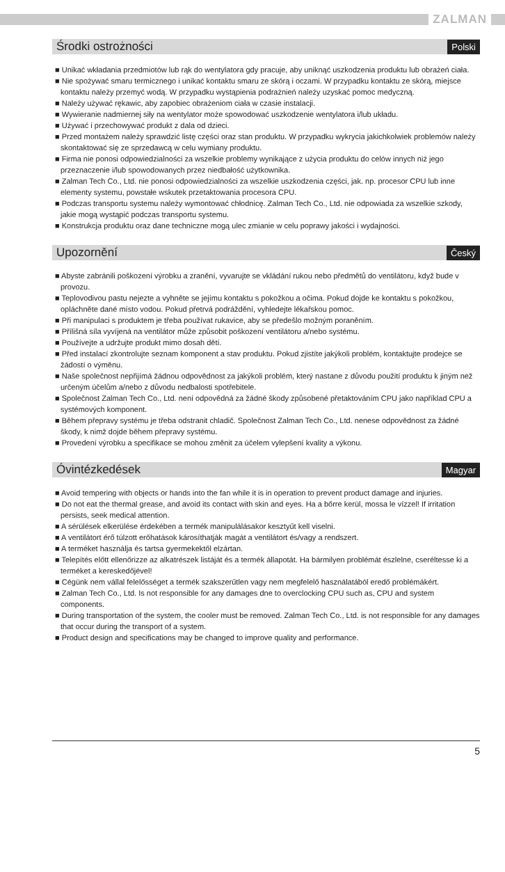ZALMAN
Środki ostrożności Polski
■ Unikać wkładania przedmiotów lub rąk do wentylatora gdy pracuje, aby uniknąć uszkodzenia produktu lub obrażeń ciała.
■ Nie spożywać smaru termicznego i unikać kontaktu smaru ze skórą i oczami. W przypadku kontaktu ze skórą, miejsce kontaktu należy przemyć wodą. W przypadku wystąpienia podrażnień należy uzyskać pomoc medyczną.
■ Należy używać rękawic, aby zapobiec obrażeniom ciała w czasie instalacji.
■ Wywieranie nadmiernej siły na wentylator może spowodować uszkodzenie wentylatora i/lub układu.
■ Używać i przechowywać produkt z dala od dzieci.
■ Przed montażem należy sprawdzić listę części oraz stan produktu. W przypadku wykrycia jakichkolwiek problemów należy skontaktować się ze sprzedawcą w celu wymiany produktu.
■ Firma nie ponosi odpowiedzialności za wszelkie problemy wynikające z użycia produktu do celów innych niż jego przeznaczenie i/lub spowodowanych przez niedbałość użytkownika.
■ Zalman Tech Co., Ltd. nie ponosi odpowiedzialności za wszelkie uszkodzenia części, jak. np. procesor CPU lub inne elementy systemu, powstałe wskutek przetaktowania procesora CPU.
■ Podczas transportu systemu należy wymontować chłodnicę. Zalman Tech Co., Ltd. nie odpowiada za wszelkie szkody, jakie mogą wystąpić podczas transportu systemu.
■ Konstrukcja produktu oraz dane techniczne mogą ulec zmianie w celu poprawy jakości i wydajności.
Upozornění Český
■ Abyste zabránili poškození výrobku a zranění, vyvarujte se vkládání rukou nebo předmětů do ventilátoru, když bude v provozu.
■ Teplovodivou pastu nejezte a vyhněte se jejímu kontaktu s pokožkou a očima. Pokud dojde ke kontaktu s pokožkou, opláchněte dané místo vodou. Pokud přetrvá podráždění, vyhledejte lékařskou pomoc.
■ Při manipulaci s produktem je třeba používat rukavice, aby se předešlo možným poraněním.
■ Přílišná síla vyvíjená na ventilátor může způsobit poškození ventilátoru a/nebo systému.
■ Používejte a udržujte produkt mimo dosah dětí.
■ Před instalací zkontrolujte seznam komponent a stav produktu. Pokud zjistíte jakýkoli problém, kontaktujte prodejce se žádostí o výměnu.
■ Naše společnost nepřijímá žádnou odpovědnost za jakýkoli problém, který nastane z důvodu použití produktu k jiným než určeným účelům a/nebo z důvodu nedbalosti spotřebitele.
■ Společnost Zalman Tech Co., Ltd. není odpovědná za žádné škody způsobené přetaktováním CPU jako například CPU a systémových komponent.
■ Během přepravy systému je třeba odstranit chladič. Společnost Zalman Tech Co., Ltd. nenese odpovědnost za žádné škody, k nimž dojde během přepravy systému.
■ Provedení výrobku a specifikace se mohou změnit za účelem vylepšení kvality a výkonu.
Óvintézkedések Magyar
■ Avoid tempering with objects or hands into the fan while it is in operation to prevent product damage and injuries.
■ Do not eat the thermal grease, and avoid its contact with skin and eyes. Ha a bőrre kerül, mossa le vízzel! If irritation persists, seek medical attention.
■ A sérülések elkerülése érdekében a termék manipulálásakor kesztyűt kell viselni.
■ A ventilátort érő túlzott erőhatások károsíthatják magát a ventilátort és/vagy a rendszert.
■ A terméket használja és tartsa gyermekektől elzártan.
■ Telepítés előtt ellenőrizze az alkatrészek listáját és a termék állapotát. Ha bármilyen problémát észlelne, cseréltesse ki a terméket a kereskedőjével!
■ Cégünk nem vállal felelősséget a termék szakszerűtlen vagy nem megfelelő használatából eredő problémákért.
■ Zalman Tech Co., Ltd. Is not responsible for any damages dne to overclocking CPU such as, CPU and system components.
■ During transportation of the system, the cooler must be removed. Zalman Tech Co., Ltd. is not responsible for any damages that occur during the transport of a system.
■ Product design and specifications may be changed to improve quality and performance.
5